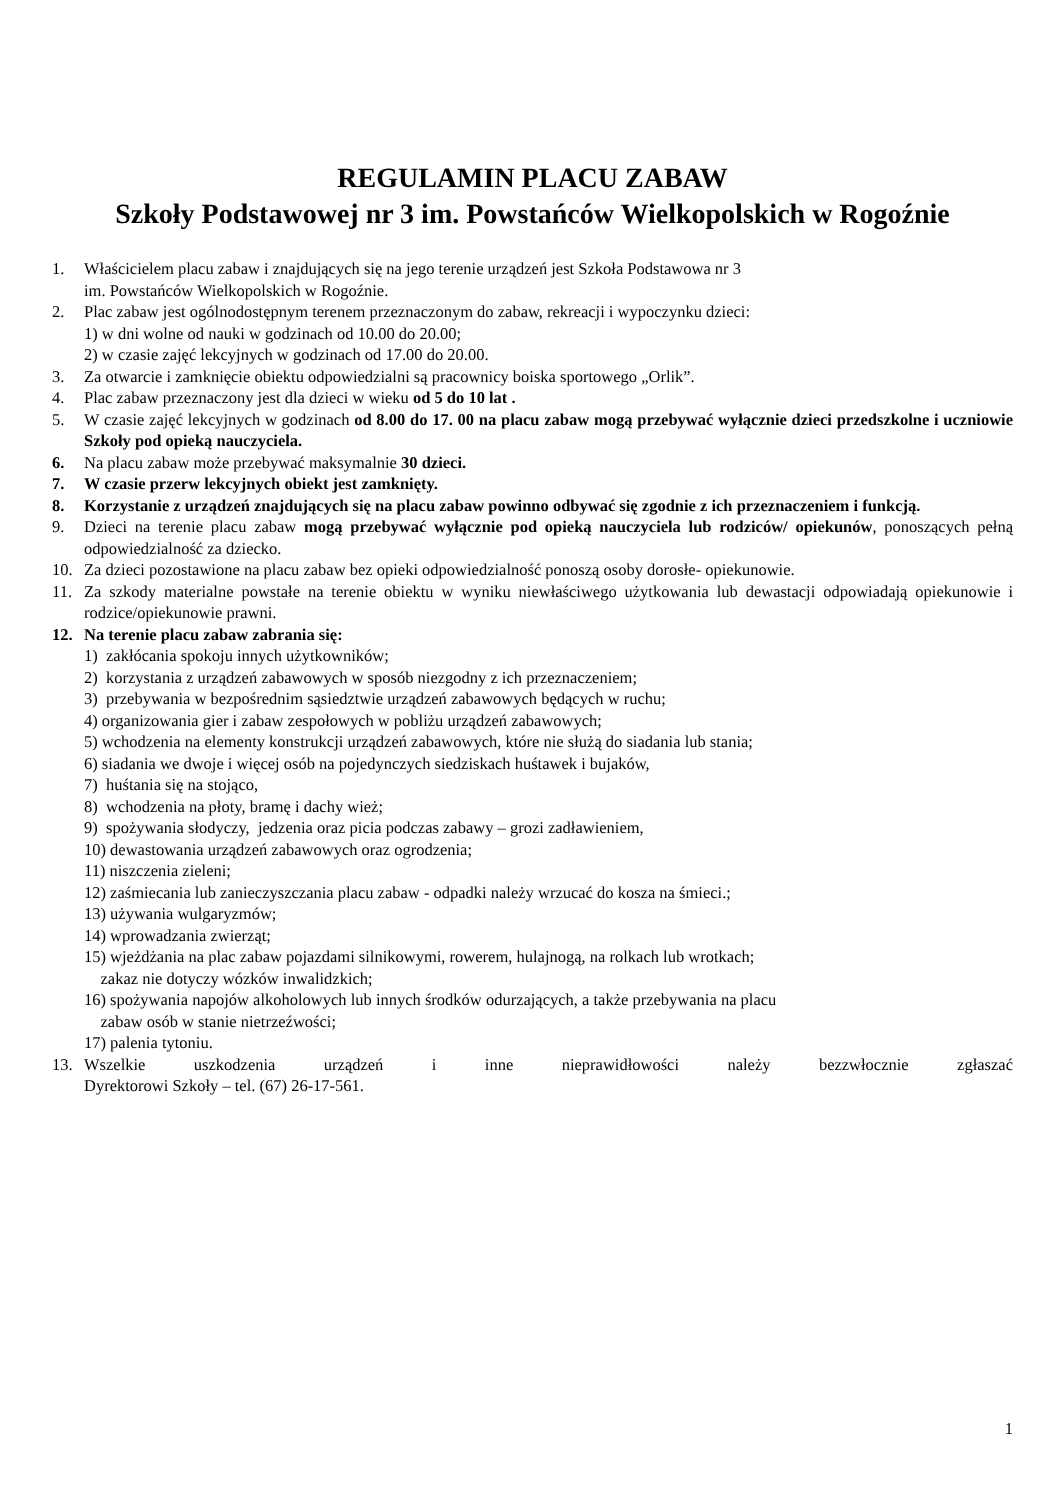REGULAMIN PLACU ZABAW
Szkoły Podstawowej nr 3 im. Powstańców Wielkopolskich w Rogoźnie
1. Właścicielem placu zabaw i znajdujących się na jego terenie urządzeń jest Szkoła Podstawowa nr 3
im. Powstańców Wielkopolskich w Rogoźnie.
2. Plac zabaw jest ogólnodostępnym terenem przeznaczonym do zabaw, rekreacji i wypoczynku dzieci:
1) w dni wolne od nauki w godzinach od 10.00 do 20.00;
2) w czasie zajęć lekcyjnych w godzinach od 17.00 do 20.00.
3. Za otwarcie i zamknięcie obiektu odpowiedzialni są pracownicy boiska sportowego „Orlik”.
4. Plac zabaw przeznaczony jest dla dzieci w wieku od 5 do 10 lat .
5. W czasie zajęć lekcyjnych w godzinach od 8.00 do 17. 00 na placu zabaw mogą przebywać wyłącznie dzieci przedszkolne i uczniowie Szkoły pod opieką nauczyciela.
6. Na placu zabaw może przebywać maksymalnie 30 dzieci.
7. W czasie przerw lekcyjnych obiekt jest zamknięty.
8. Korzystanie z urządzeń znajdujących się na placu zabaw powinno odbywać się zgodnie z ich przeznaczeniem i funkcją.
9. Dzieci na terenie placu zabaw mogą przebywać wyłącznie pod opieką nauczyciela lub rodziców/ opiekunów, ponoszących pełną odpowiedzialność za dziecko.
10. Za dzieci pozostawione na placu zabaw bez opieki odpowiedzialność ponoszą osoby dorosłe- opiekunowie.
11. Za szkody materialne powstałe na terenie obiektu w wyniku niewłaściwego użytkowania lub dewastacji odpowiadają opiekunowie i rodzice/opiekunowie prawni.
12. Na terenie placu zabaw zabrania się:
1) zakłócania spokoju innych użytkowników;
2) korzystania z urządzeń zabawowych w sposób niezgodny z ich przeznaczeniem;
3) przebywania w bezpośrednim sąsiedztwie urządzeń zabawowych będących w ruchu;
4) organizowania gier i zabaw zespołowych w pobliżu urządzeń zabawowych;
5) wchodzenia na elementy konstrukcji urządzeń zabawowych, które nie służą do siadania lub stania;
6) siadania we dwoje i więcej osób na pojedynczych siedziskach huśtawek i bujaków,
7) huśtania się na stojąco,
8) wchodzenia na płoty, bramę i dachy wież;
9) spożywania słodyczy, jedzenia oraz picia podczas zabawy – grozi zadławieniem,
10) dewastowania urządzeń zabawowych oraz ogrodzenia;
11) niszczenia zieleni;
12) zaśmiecania lub zanieczyszczania placu zabaw - odpadki należy wrzucać do kosza na śmieci.;
13) używania wulgaryzmów;
14) wprowadzania zwierząt;
15) wjeżdżania na plac zabaw pojazdami silnikowymi, rowerem, hulajnogą, na rolkach lub wrotkach;
zakaz nie dotyczy wózków inwalidzkich;
16) spożywania napojów alkoholowych lub innych środków odurzających, a także przebywania na placu
zabaw osób w stanie nietrzeźwości;
17) palenia tytoniu.
13. Wszelkie uszkodzenia urządzeń i inne nieprawidłowości należy bezzwłocznie zgłaszać
Dyrektorowi Szkoły – tel. (67) 26-17-561.
1